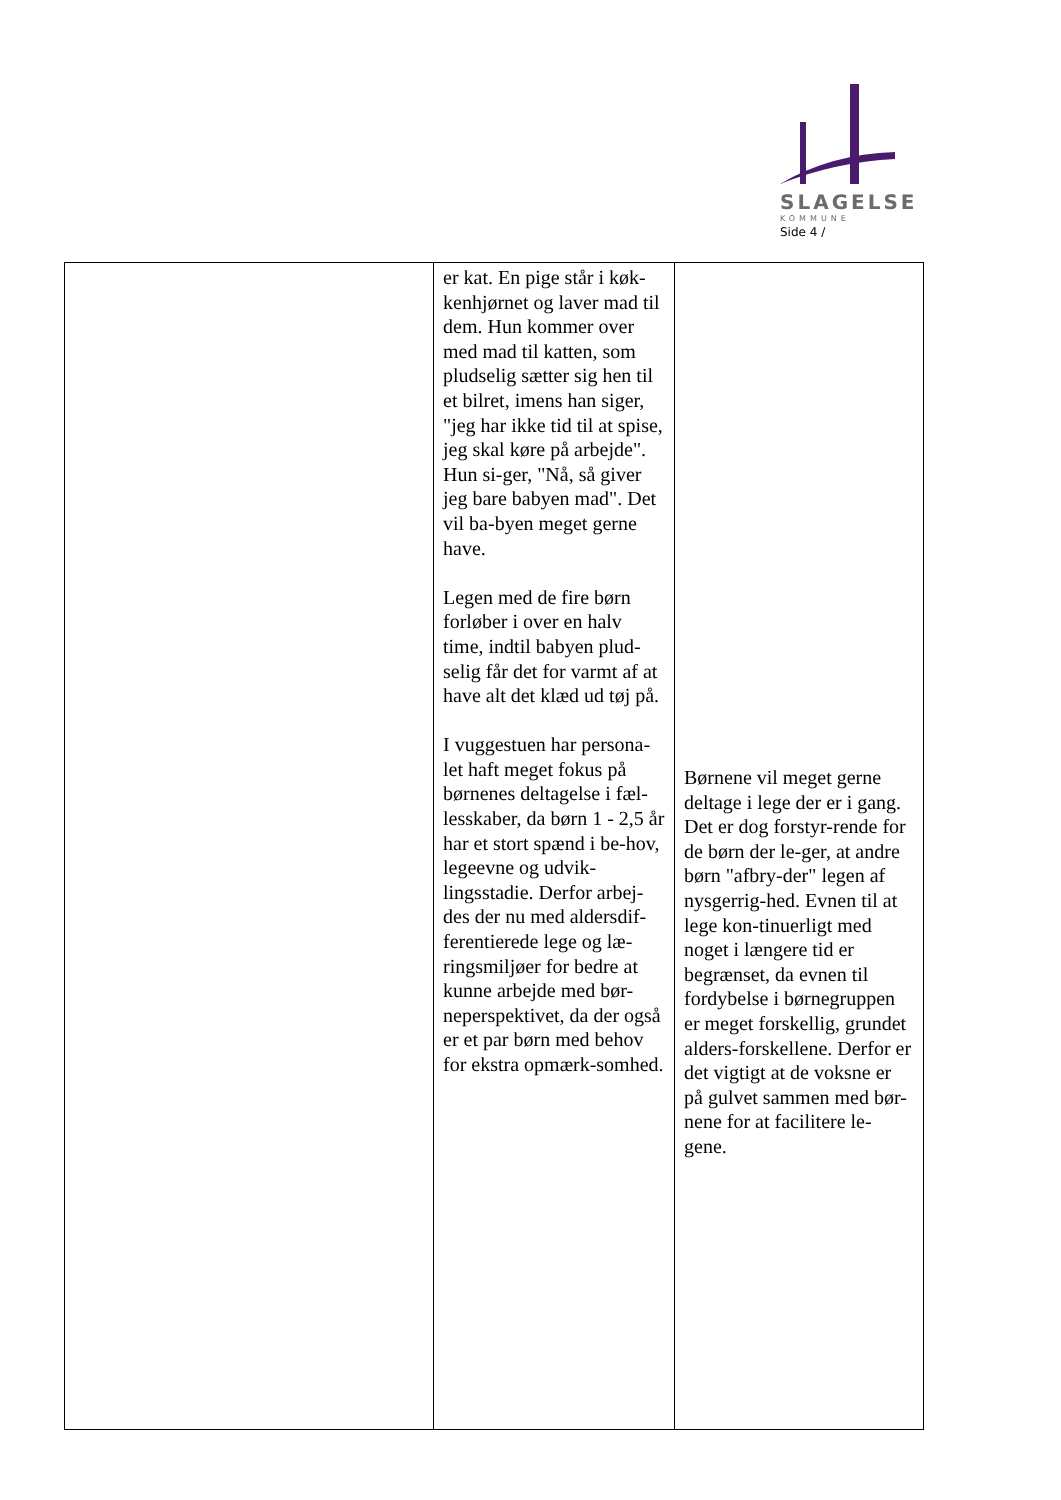SLAGELSE
KOMMUNE
Side 4 /
| | er kat. En pige står i køk-kenhjørnet og laver mad til dem. Hun kommer over med mad til katten, som pludselig sætter sig hen til et bilret, imens han siger, "jeg har ikke tid til at spise, jeg skal køre på arbejde". Hun si-ger, "Nå, så giver jeg bare babyen mad". Det vil ba-byen meget gerne have. Legen med de fire børn forløber i over en halv time, indtil babyen plud-selig får det for varmt af at have alt det klæd ud tøj på. I vuggestuen har persona-let haft meget fokus på børnenes deltagelse i fæl-lesskaber, da børn 1 - 2,5 år har et stort spænd i be-hov, legeevne og udvik-lingsstadie. Derfor arbej-des der nu med aldersdif-ferentierede lege og læ-ringsmiljøer for bedre at kunne arbejde med bør-neperspektivet, da der også er et par børn med behov for ekstra opmærk-somhed. | Børnene vil meget gerne deltage i lege der er i gang. Det er dog forstyr-rende for de børn der le-ger, at andre børn "afbry-der" legen af nysgerrig-hed. Evnen til at lege kon-tinuerligt med noget i længere tid er begrænset, da evnen til fordybelse i børnegruppen er meget forskellig, grundet alders-forskellene. Derfor er det vigtigt at de voksne er på gulvet sammen med bør-nene for at facilitere le-gene. |